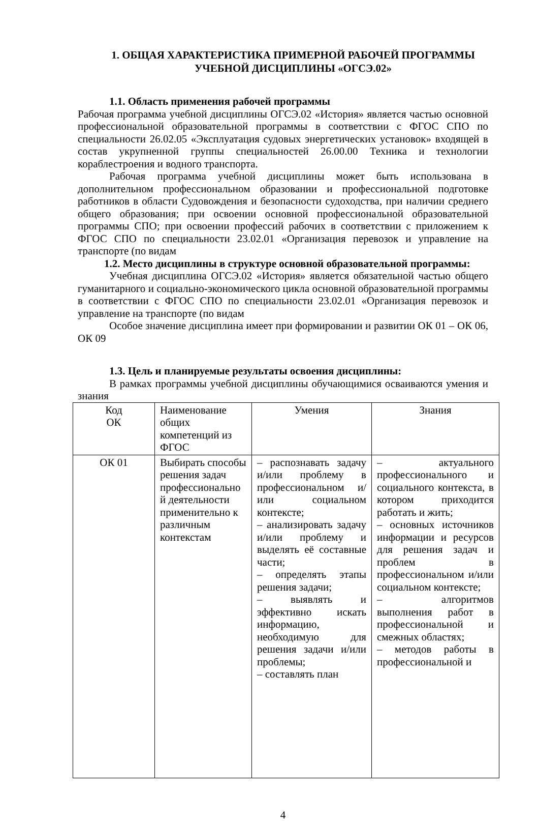1. ОБЩАЯ ХАРАКТЕРИСТИКА ПРИМЕРНОЙ РАБОЧЕЙ ПРОГРАММЫ
УЧЕБНОЙ ДИСЦИПЛИНЫ «ОГСЭ.02»
1.1. Область применения рабочей программы
Рабочая программа учебной дисциплины ОГСЭ.02 «История» является частью основной профессиональной образовательной программы в соответствии с ФГОС СПО по специальности 26.02.05 «Эксплуатация судовых энергетических установок» входящей в состав укрупненной группы специальностей 26.00.00 Техника и технологии кораблестроения и водного транспорта.
Рабочая программа учебной дисциплины может быть использована в дополнительном профессиональном образовании и профессиональной подготовке работников в области Судовождения и безопасности судоходства, при наличии среднего общего образования; при освоении основной профессиональной образовательной программы СПО; при освоении профессий рабочих в соответствии с приложением к ФГОС СПО по специальности 23.02.01 «Организация перевозок и управление на транспорте (по видам
1.2. Место дисциплины в структуре основной образовательной программы:
Учебная дисциплина ОГСЭ.02 «История» является обязательной частью общего гуманитарного и социально-экономического цикла основной образовательной программы в соответствии с ФГОС СПО по специальности 23.02.01 «Организация перевозок и управление на транспорте (по видам
Особое значение дисциплина имеет при формировании и развитии ОК 01 – ОК 06, ОК 09
1.3. Цель и планируемые результаты освоения дисциплины:
В рамках программы учебной дисциплины обучающимися осваиваются умения и знания
| Код ОК | Наименование общих компетенций из ФГОС | Умения | Знания |
| ОК 01 | Выбирать способы решения задач профессионально й деятельности применительно к различным контекстам | – распознавать задачу и/или проблему в профессиональном и/или социальном контексте; – анализировать задачу и/или проблему и выделять её составные части; – определять этапы решения задачи; – выявлять и эффективно искать информацию, необходимую для решения задачи и/или проблемы; – составлять план | – актуального профессионального и социального контекста, в котором приходится работать и жить; – основных источников информации и ресурсов для решения задач и проблем в профессиональном и/или социальном контексте; – алгоритмов выполнения работ в профессиональной и смежных областях; – методов работы в профессиональной и |
4